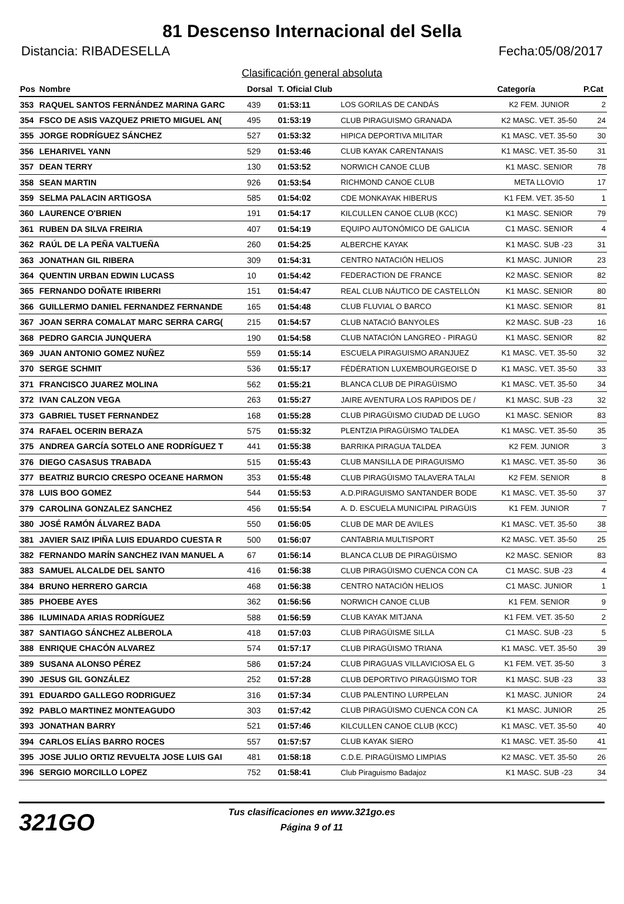81 Descenso Internacional del Sella
Distancia: RIBADESELLA Fecha:05/08/2017
Clasificación general absoluta
| Pos | Nombre | Dorsal | T. Oficial Club | | Categoría | P.Cat |
| --- | --- | --- | --- | --- | --- | --- |
| 353 | RAQUEL SANTOS FERNÁNDEZ MARINA GARC | 439 | 01:53:11 | LOS GORILAS DE CANDÁS | K2 FEM. JUNIOR | 2 |
| 354 | FSCO DE ASIS VAZQUEZ PRIETO MIGUEL AN( | 495 | 01:53:19 | CLUB PIRAGUISMO GRANADA | K2 MASC. VET. 35-50 | 24 |
| 355 | JORGE RODRÍGUEZ SÁNCHEZ | 527 | 01:53:32 | HIPICA DEPORTIVA MILITAR | K1 MASC. VET. 35-50 | 30 |
| 356 | LEHARIVEL YANN | 529 | 01:53:46 | CLUB KAYAK CARENTANAIS | K1 MASC. VET. 35-50 | 31 |
| 357 | DEAN TERRY | 130 | 01:53:52 | NORWICH CANOE CLUB | K1 MASC. SENIOR | 78 |
| 358 | SEAN MARTIN | 926 | 01:53:54 | RICHMOND CANOE CLUB | META LLOVIO | 17 |
| 359 | SELMA PALACIN ARTIGOSA | 585 | 01:54:02 | CDE MONKAYAK HIBERUS | K1 FEM. VET. 35-50 | 1 |
| 360 | LAURENCE O'BRIEN | 191 | 01:54:17 | KILCULLEN CANOE CLUB (KCC) | K1 MASC. SENIOR | 79 |
| 361 | RUBEN DA SILVA FREIRIA | 407 | 01:54:19 | EQUIPO AUTONÓMICO DE GALICIA | C1 MASC. SENIOR | 4 |
| 362 | RAÚL DE LA PEÑA VALTUEÑA | 260 | 01:54:25 | ALBERCHE KAYAK | K1 MASC. SUB -23 | 31 |
| 363 | JONATHAN GIL RIBERA | 309 | 01:54:31 | CENTRO NATACIÓN HELIOS | K1 MASC. JUNIOR | 23 |
| 364 | QUENTIN URBAN EDWIN LUCASS | 10 | 01:54:42 | FEDERACTION DE FRANCE | K2 MASC. SENIOR | 82 |
| 365 | FERNANDO DOÑATE IRIBERRI | 151 | 01:54:47 | REAL CLUB NÁUTICO DE CASTELLÓN | K1 MASC. SENIOR | 80 |
| 366 | GUILLERMO DANIEL FERNANDEZ FERNANDE | 165 | 01:54:48 | CLUB FLUVIAL O BARCO | K1 MASC. SENIOR | 81 |
| 367 | JOAN SERRA COMALAT MARC SERRA CARG( | 215 | 01:54:57 | CLUB NATACIÓ BANYOLES | K2 MASC. SUB -23 | 16 |
| 368 | PEDRO GARCIA JUNQUERA | 190 | 01:54:58 | CLUB NATACIÓN LANGREO - PIRAGÜ | K1 MASC. SENIOR | 82 |
| 369 | JUAN ANTONIO GOMEZ NUÑEZ | 559 | 01:55:14 | ESCUELA PIRAGUISMO ARANJUEZ | K1 MASC. VET. 35-50 | 32 |
| 370 | SERGE SCHMIT | 536 | 01:55:17 | FÉDÉRATION LUXEMBOURGEOISE D | K1 MASC. VET. 35-50 | 33 |
| 371 | FRANCISCO JUAREZ MOLINA | 562 | 01:55:21 | BLANCA CLUB DE PIRAGÜISMO | K1 MASC. VET. 35-50 | 34 |
| 372 | IVAN CALZON VEGA | 263 | 01:55:27 | JAIRE AVENTURA LOS RAPIDOS DE / | K1 MASC. SUB -23 | 32 |
| 373 | GABRIEL TUSET FERNANDEZ | 168 | 01:55:28 | CLUB PIRAGÜISMO CIUDAD DE LUGO | K1 MASC. SENIOR | 83 |
| 374 | RAFAEL OCERIN BERAZA | 575 | 01:55:32 | PLENTZIA PIRAGÜISMO TALDEA | K1 MASC. VET. 35-50 | 35 |
| 375 | ANDREA GARCÍA SOTELO ANE RODRÍGUEZ T | 441 | 01:55:38 | BARRIKA PIRAGUA TALDEA | K2 FEM. JUNIOR | 3 |
| 376 | DIEGO CASASUS TRABADA | 515 | 01:55:43 | CLUB MANSILLA DE PIRAGUISMO | K1 MASC. VET. 35-50 | 36 |
| 377 | BEATRIZ BURCIO CRESPO OCEANE HARMON | 353 | 01:55:48 | CLUB PIRAGÜISMO TALAVERA TALAI | K2 FEM. SENIOR | 8 |
| 378 | LUIS BOO GOMEZ | 544 | 01:55:53 | A.D.PIRAGUISMO SANTANDER BODE | K1 MASC. VET. 35-50 | 37 |
| 379 | CAROLINA GONZALEZ SANCHEZ | 456 | 01:55:54 | A. D. ESCUELA MUNICIPAL PIRAGÜIS | K1 FEM. JUNIOR | 7 |
| 380 | JOSÉ RAMÓN ÁLVAREZ BADA | 550 | 01:56:05 | CLUB DE MAR DE AVILES | K1 MASC. VET. 35-50 | 38 |
| 381 | JAVIER SAIZ IPIÑA LUIS EDUARDO CUESTA R | 500 | 01:56:07 | CANTABRIA MULTISPORT | K2 MASC. VET. 35-50 | 25 |
| 382 | FERNANDO MARÍN SANCHEZ IVAN MANUEL A | 67 | 01:56:14 | BLANCA CLUB DE PIRAGÜISMO | K2 MASC. SENIOR | 83 |
| 383 | SAMUEL ALCALDE DEL SANTO | 416 | 01:56:38 | CLUB PIRAGÜISMO CUENCA CON CA | C1 MASC. SUB -23 | 4 |
| 384 | BRUNO HERRERO GARCIA | 468 | 01:56:38 | CENTRO NATACIÓN HELIOS | C1 MASC. JUNIOR | 1 |
| 385 | PHOEBE AYES | 362 | 01:56:56 | NORWICH CANOE CLUB | K1 FEM. SENIOR | 9 |
| 386 | ILUMINADA ARIAS RODRÍGUEZ | 588 | 01:56:59 | CLUB KAYAK MITJANA | K1 FEM. VET. 35-50 | 2 |
| 387 | SANTIAGO SÁNCHEZ ALBEROLA | 418 | 01:57:03 | CLUB PIRAGÜISME SILLA | C1 MASC. SUB -23 | 5 |
| 388 | ENRIQUE CHACÓN ALVAREZ | 574 | 01:57:17 | CLUB PIRAGÜISMO TRIANA | K1 MASC. VET. 35-50 | 39 |
| 389 | SUSANA ALONSO PÉREZ | 586 | 01:57:24 | CLUB PIRAGUAS VILLAVICIOSA EL G | K1 FEM. VET. 35-50 | 3 |
| 390 | JESUS GIL GONZÁLEZ | 252 | 01:57:28 | CLUB DEPORTIVO PIRAGÜISMO TOR | K1 MASC. SUB -23 | 33 |
| 391 | EDUARDO GALLEGO RODRIGUEZ | 316 | 01:57:34 | CLUB PALENTINO LURPELAN | K1 MASC. JUNIOR | 24 |
| 392 | PABLO MARTINEZ MONTEAGUDO | 303 | 01:57:42 | CLUB PIRAGÜISMO CUENCA CON CA | K1 MASC. JUNIOR | 25 |
| 393 | JONATHAN BARRY | 521 | 01:57:46 | KILCULLEN CANOE CLUB (KCC) | K1 MASC. VET. 35-50 | 40 |
| 394 | CARLOS ELÍAS BARRO ROCES | 557 | 01:57:57 | CLUB KAYAK SIERO | K1 MASC. VET. 35-50 | 41 |
| 395 | JOSE JULIO ORTIZ REVUELTA JOSE LUIS GAI | 481 | 01:58:18 | C.D.E. PIRAGÜISMO LIMPIAS | K2 MASC. VET. 35-50 | 26 |
| 396 | SERGIO MORCILLO LOPEZ | 752 | 01:58:41 | Club Piraguismo Badajoz | K1 MASC. SUB -23 | 34 |
321GO
Tus clasificaciones en www.321go.es
Página 9 of 11